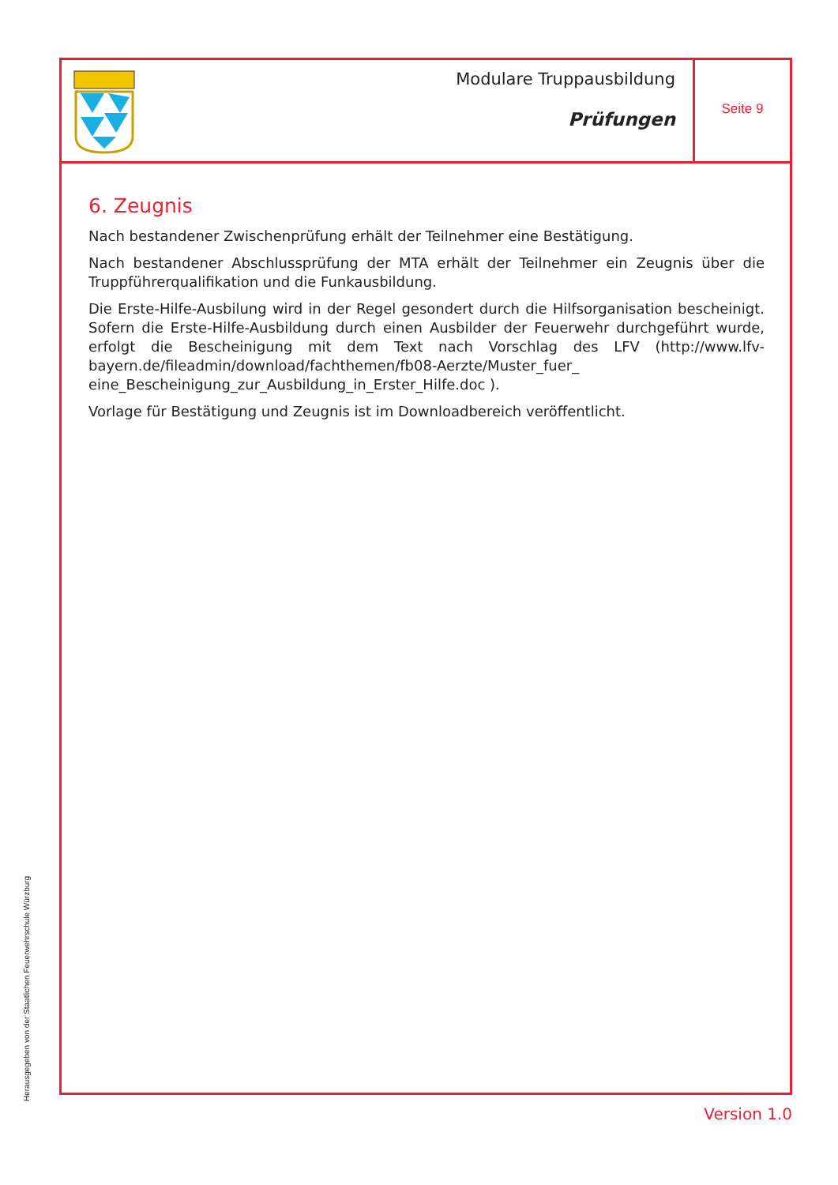Modulare Truppausbildung
Prüfungen
Seite 9
6. Zeugnis
Nach bestandener Zwischenprüfung erhält der Teilnehmer eine Bestätigung.
Nach bestandener Abschlussprüfung der MTA erhält der Teilnehmer ein Zeugnis über die Truppführerqualifikation und die Funkausbildung.
Die Erste-Hilfe-Ausbilung wird in der Regel gesondert durch die Hilfsorganisation bescheinigt. Sofern die Erste-Hilfe-Ausbildung durch einen Ausbilder der Feuerwehr durchgeführt wurde, erfolgt die Bescheinigung mit dem Text nach Vorschlag des LFV (http://www.lfv-bayern.de/fileadmin/download/fachthemen/fb08-Aerzte/Muster_fuer_ eine_Bescheinigung_zur_Ausbildung_in_Erster_Hilfe.doc ).
Vorlage für Bestätigung und Zeugnis ist im Downloadbereich veröffentlicht.
Herausgegeben von der Staatlichen Feuerwehrschule Würzburg Version 1.0